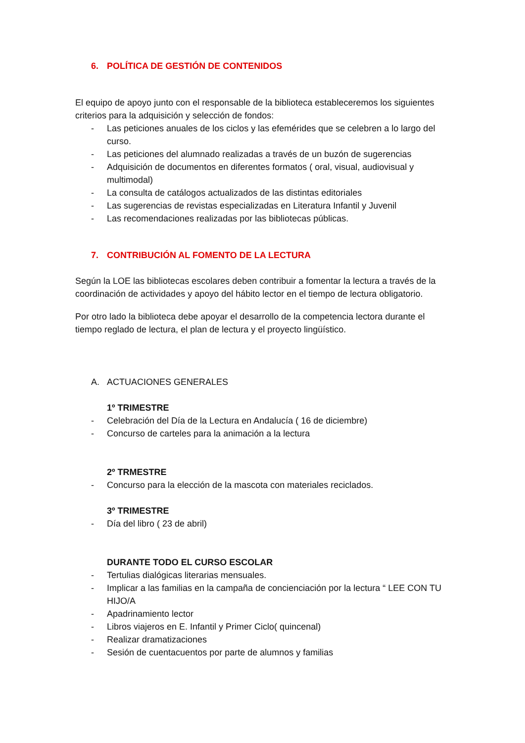6. POLÍTICA DE GESTIÓN DE CONTENIDOS
El equipo de apoyo junto con el responsable de la biblioteca estableceremos los siguientes criterios para la adquisición y selección de fondos:
- Las peticiones anuales de los ciclos y las efemérides que se celebren a lo largo del curso.
- Las peticiones del alumnado realizadas a través de un buzón de sugerencias
- Adquisición de documentos en diferentes formatos ( oral, visual, audiovisual y multimodal)
- La consulta de catálogos actualizados de las distintas editoriales
- Las sugerencias de revistas especializadas en Literatura Infantil y Juvenil
- Las recomendaciones realizadas por las bibliotecas públicas.
7. CONTRIBUCIÓN AL FOMENTO DE LA LECTURA
Según la LOE las bibliotecas escolares deben contribuir a fomentar la lectura a través de la coordinación de actividades y apoyo del hábito lector en el tiempo de lectura obligatorio.
Por otro lado la biblioteca debe apoyar el desarrollo de la competencia lectora durante el tiempo reglado de lectura, el plan de lectura y el proyecto lingüístico.
A. ACTUACIONES GENERALES
1º TRIMESTRE
- Celebración del Día de la Lectura en Andalucía ( 16 de diciembre)
- Concurso de carteles para la animación a la lectura
2º TRMESTRE
- Concurso para la elección de la mascota con materiales reciclados.
3º TRIMESTRE
- Día del libro ( 23 de abril)
DURANTE TODO EL CURSO ESCOLAR
- Tertulias dialógicas literarias mensuales.
- Implicar a las familias en la campaña de concienciación por la lectura “ LEE CON TU HIJO/A
- Apadrinamiento lector
- Libros viajeros en E. Infantil y Primer Ciclo( quincenal)
- Realizar dramatizaciones
- Sesión de cuentacuentos por parte de alumnos y familias